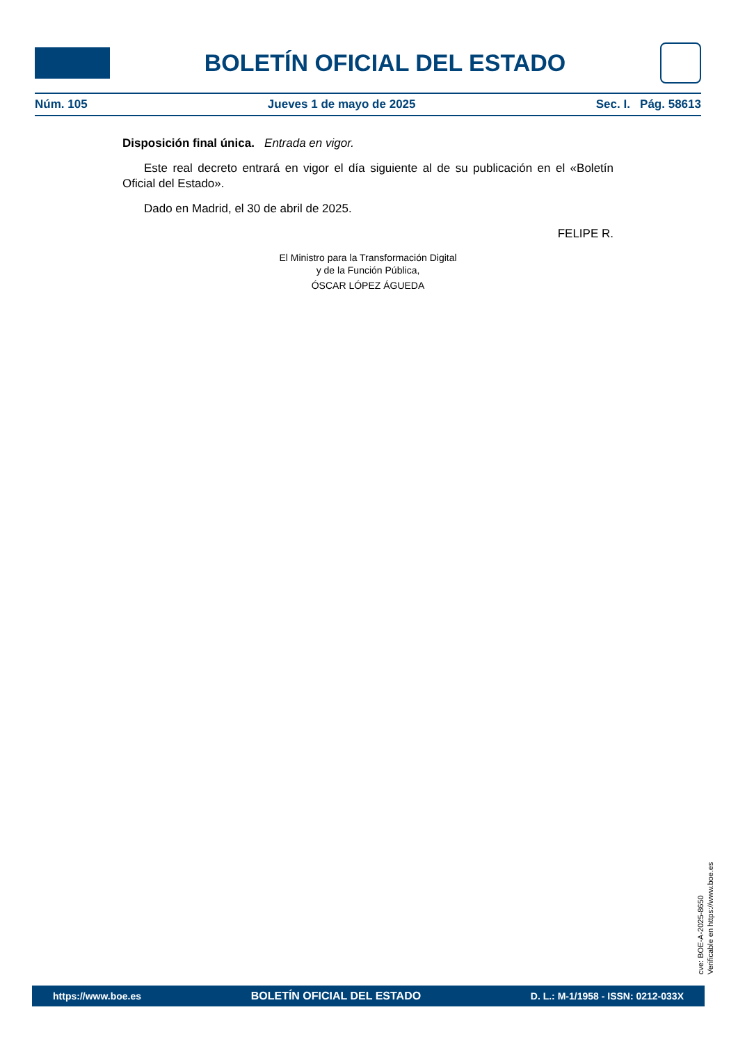BOLETÍN OFICIAL DEL ESTADO
Núm. 105 Jueves 1 de mayo de 2025 Sec. I. Pág. 58613
Disposición final única. Entrada en vigor.
Este real decreto entrará en vigor el día siguiente al de su publicación en el «Boletín Oficial del Estado».
Dado en Madrid, el 30 de abril de 2025.
FELIPE R.
El Ministro para la Transformación Digital
y de la Función Pública,
ÓSCAR LÓPEZ ÁGUEDA
cve: BOE-A-2025-8650
Verificable en https://www.boe.es
https://www.boe.es BOLETÍN OFICIAL DEL ESTADO D. L.: M-1/1958 - ISSN: 0212-033X